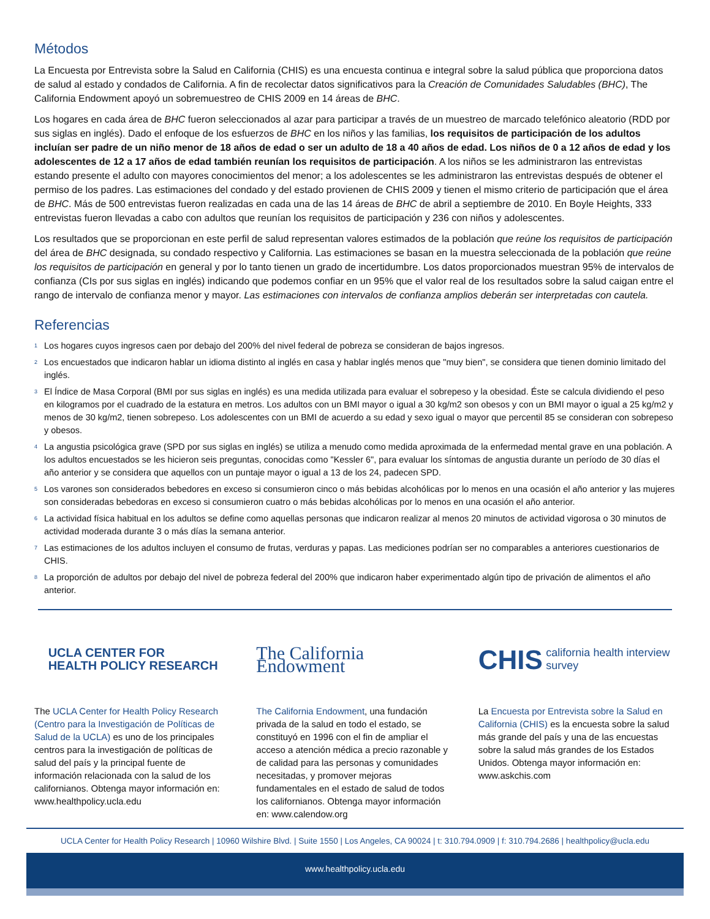Métodos
La Encuesta por Entrevista sobre la Salud en California (CHIS) es una encuesta continua e integral sobre la salud pública que proporciona datos de salud al estado y condados de California. A fin de recolectar datos significativos para la Creación de Comunidades Saludables (BHC), The California Endowment apoyó un sobremuestreo de CHIS 2009 en 14 áreas de BHC.
Los hogares en cada área de BHC fueron seleccionados al azar para participar a través de un muestreo de marcado telefónico aleatorio (RDD por sus siglas en inglés). Dado el enfoque de los esfuerzos de BHC en los niños y las familias, los requisitos de participación de los adultos incluían ser padre de un niño menor de 18 años de edad o ser un adulto de 18 a 40 años de edad. Los niños de 0 a 12 años de edad y los adolescentes de 12 a 17 años de edad también reunían los requisitos de participación. A los niños se les administraron las entrevistas estando presente el adulto con mayores conocimientos del menor; a los adolescentes se les administraron las entrevistas después de obtener el permiso de los padres. Las estimaciones del condado y del estado provienen de CHIS 2009 y tienen el mismo criterio de participación que el área de BHC. Más de 500 entrevistas fueron realizadas en cada una de las 14 áreas de BHC de abril a septiembre de 2010. En Boyle Heights, 333 entrevistas fueron llevadas a cabo con adultos que reunían los requisitos de participación y 236 con niños y adolescentes.
Los resultados que se proporcionan en este perfil de salud representan valores estimados de la población que reúne los requisitos de participación del área de BHC designada, su condado respectivo y California. Las estimaciones se basan en la muestra seleccionada de la población que reúne los requisitos de participación en general y por lo tanto tienen un grado de incertidumbre. Los datos proporcionados muestran 95% de intervalos de confianza (CIs por sus siglas en inglés) indicando que podemos confiar en un 95% que el valor real de los resultados sobre la salud caigan entre el rango de intervalo de confianza menor y mayor. Las estimaciones con intervalos de confianza amplios deberán ser interpretadas con cautela.
Referencias
<sup>1</sup> Los hogares cuyos ingresos caen por debajo del 200% del nivel federal de pobreza se consideran de bajos ingresos.
<sup>2</sup> Los encuestados que indicaron hablar un idioma distinto al inglés en casa y hablar inglés menos que "muy bien", se considera que tienen dominio limitado del inglés.
<sup>3</sup> El Índice de Masa Corporal (BMI por sus siglas en inglés) es una medida utilizada para evaluar el sobrepeso y la obesidad. Éste se calcula dividiendo el peso en kilogramos por el cuadrado de la estatura en metros. Los adultos con un BMI mayor o igual a 30 kg/m2 son obesos y con un BMI mayor o igual a 25 kg/m2 y menos de 30 kg/m2, tienen sobrepeso. Los adolescentes con un BMI de acuerdo a su edad y sexo igual o mayor que percentil 85 se consideran con sobrepeso y obesos.
<sup>4</sup> La angustia psicológica grave (SPD por sus siglas en inglés) se utiliza a menudo como medida aproximada de la enfermedad mental grave en una población. A los adultos encuestados se les hicieron seis preguntas, conocidas como "Kessler 6", para evaluar los síntomas de angustia durante un período de 30 días el año anterior y se considera que aquellos con un puntaje mayor o igual a 13 de los 24, padecen SPD.
<sup>5</sup> Los varones son considerados bebedores en exceso si consumieron cinco o más bebidas alcohólicas por lo menos en una ocasión el año anterior y las mujeres son consideradas bebedoras en exceso si consumieron cuatro o más bebidas alcohólicas por lo menos en una ocasión el año anterior.
<sup>6</sup> La actividad física habitual en los adultos se define como aquellas personas que indicaron realizar al menos 20 minutos de actividad vigorosa o 30 minutos de actividad moderada durante 3 o más días la semana anterior.
<sup>7</sup> Las estimaciones de los adultos incluyen el consumo de frutas, verduras y papas. Las mediciones podrían ser no comparables a anteriores cuestionarios de CHIS.
<sup>8</sup> La proporción de adultos por debajo del nivel de pobreza federal del 200% que indicaron haber experimentado algún tipo de privación de alimentos el año anterior.
UCLA CENTER FOR
HEALTH POLICY RESEARCH
The UCLA Center for Health Policy Research (Centro para la Investigación de Políticas de Salud de la UCLA) es uno de los principales centros para la investigación de políticas de salud del país y la principal fuente de información relacionada con la salud de los californianos. Obtenga mayor información en: www.healthpolicy.ucla.edu
The California Endowment
The California Endowment, una fundación privada de la salud en todo el estado, se constituyó en 1996 con el fin de ampliar el acceso a atención médica a precio razonable y de calidad para las personas y comunidades necesitadas, y promover mejoras fundamentales en el estado de salud de todos los californianos. Obtenga mayor información en: www.calendow.org
CHIS california health interview survey
La Encuesta por Entrevista sobre la Salud en California (CHIS) es la encuesta sobre la salud más grande del país y una de las encuestas sobre la salud más grandes de los Estados Unidos. Obtenga mayor información en: www.askchis.com
UCLA Center for Health Policy Research | 10960 Wilshire Blvd. | Suite 1550 | Los Angeles, CA 90024 | t: 310.794.0909 | f: 310.794.2686 | healthpolicy@ucla.edu
www.healthpolicy.ucla.edu